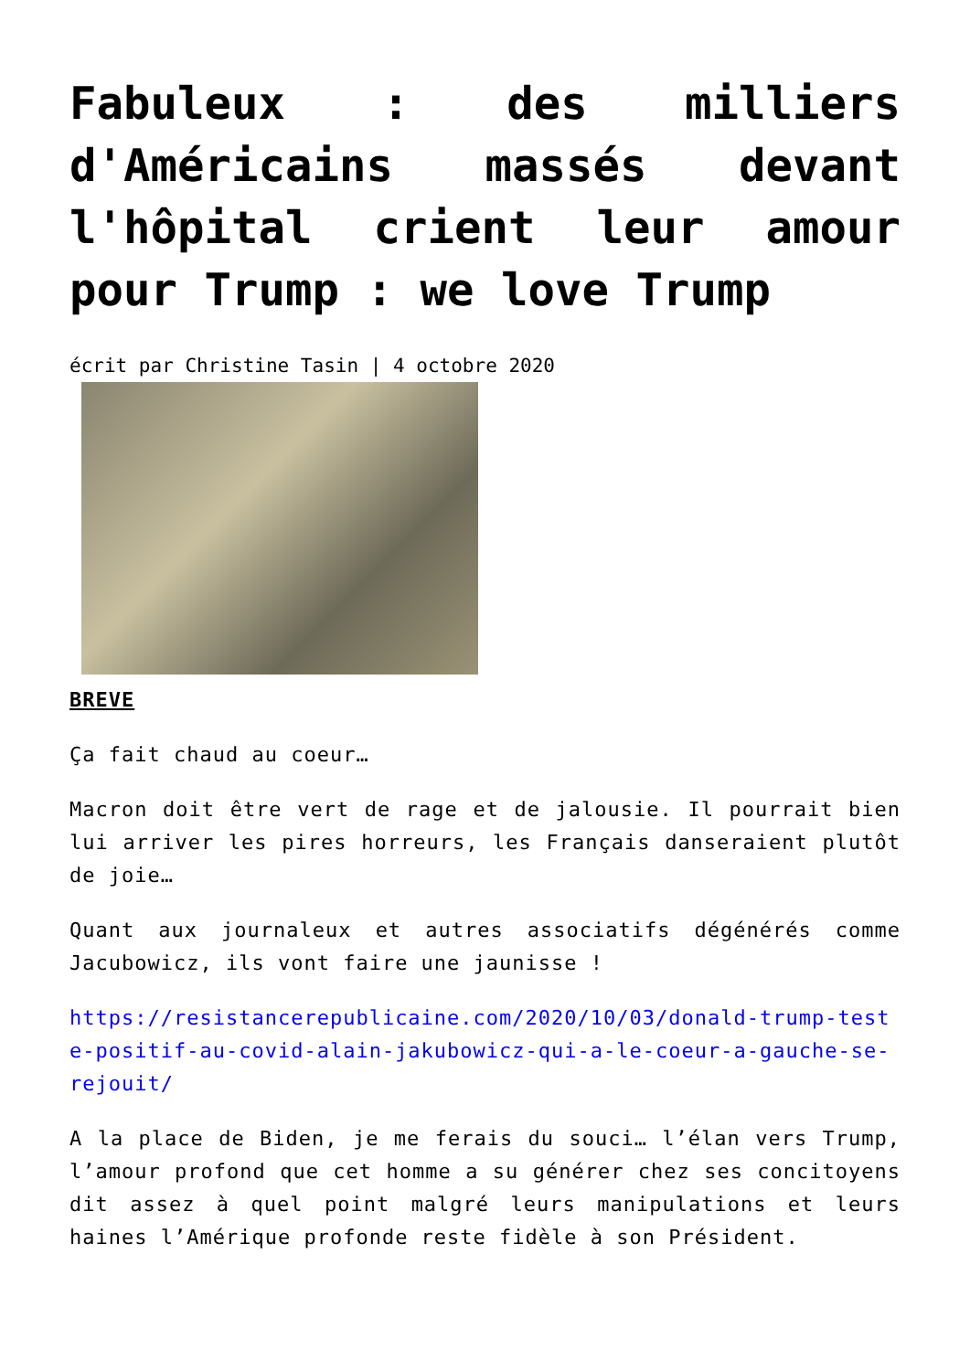Fabuleux : des milliers d'Américains massés devant l'hôpital crient leur amour pour Trump : we love Trump
écrit par Christine Tasin | 4 octobre 2020
BREVE
Ça fait chaud au coeur…
Macron doit être vert de rage et de jalousie. Il pourrait bien lui arriver les pires horreurs, les Français danseraient plutôt de joie…
Quant aux journaleux et autres associatifs dégénérés comme Jacubowicz, ils vont faire une jaunisse !
https://resistancerepublicaine.com/2020/10/03/donald-trump-teste-positif-au-covid-alain-jakubowicz-qui-a-le-coeur-a-gauche-se-rejouit/
A la place de Biden, je me ferais du souci… l’élan vers Trump, l’amour profond que cet homme a su générer chez ses concitoyens dit assez à quel point malgré leurs manipulations et leurs haines l’Amérique profonde reste fidèle à son Président.